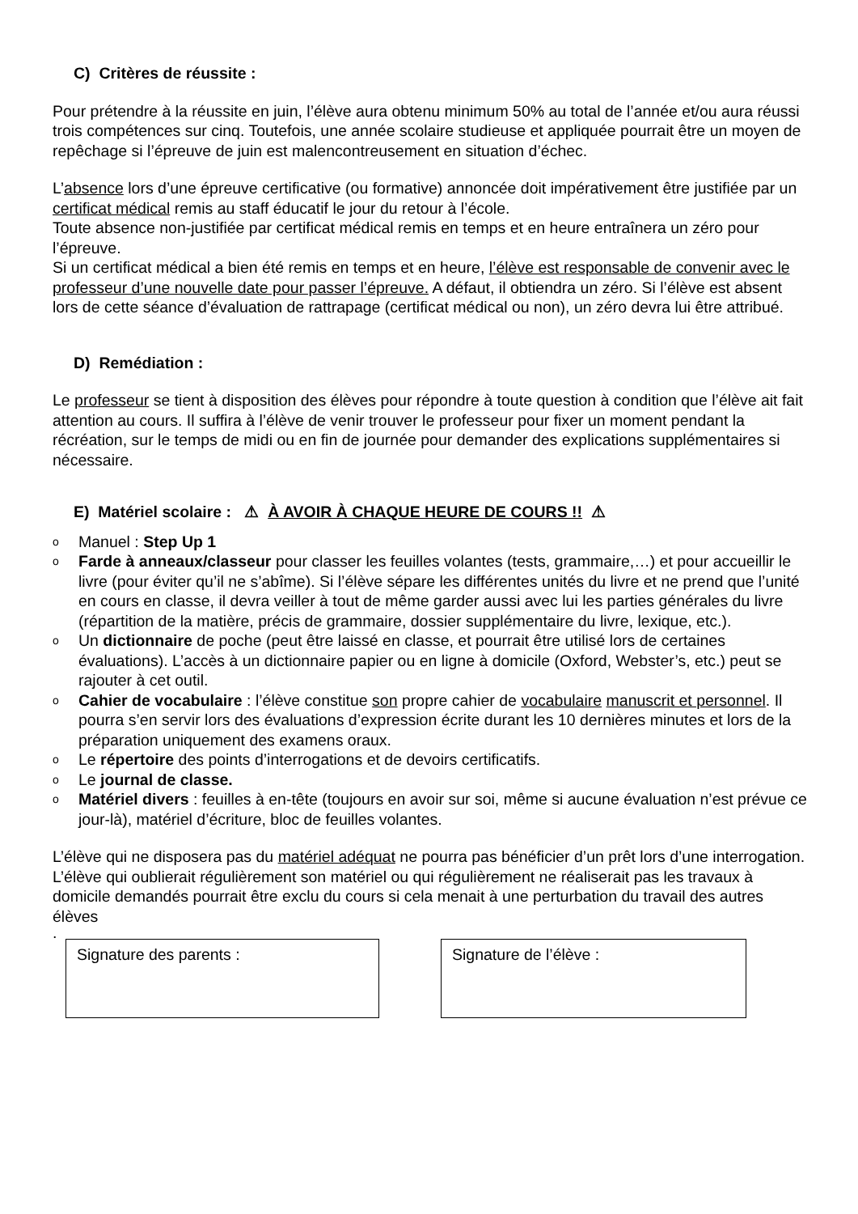C) Critères de réussite :
Pour prétendre à la réussite en juin, l’élève aura obtenu minimum 50% au total de l’année et/ou aura réussi trois compétences sur cinq. Toutefois, une année scolaire studieuse et appliquée pourrait être un moyen de repêchage si l’épreuve de juin est malencontreusement en situation d’échec.
L’absence lors d’une épreuve certificative (ou formative) annoncée doit impérativement être justifiée par un certificat médical remis au staff éducatif le jour du retour à l’école.
Toute absence non-justifiée par certificat médical remis en temps et en heure entraînera un zéro pour l’épreuve.
Si un certificat médical a bien été remis en temps et en heure, l’élève est responsable de convenir avec le professeur d’une nouvelle date pour passer l’épreuve. A défaut, il obtiendra un zéro. Si l’élève est absent lors de cette séance d’évaluation de rattrapage (certificat médical ou non), un zéro devra lui être attribué.
D) Remédiation :
Le professeur se tient à disposition des élèves pour répondre à toute question à condition que l’élève ait fait attention au cours. Il suffira à l’élève de venir trouver le professeur pour fixer un moment pendant la récréation, sur le temps de midi ou en fin de journée pour demander des explications supplémentaires si nécessaire.
E) Matériel scolaire : ⚠ À AVOIR À CHAQUE HEURE DE COURS !! ⚠
o Manuel : Step Up 1
o Farde à anneaux/classeur pour classer les feuilles volantes (tests, grammaire,…) et pour accueillir le livre (pour éviter qu’il ne s’abîme). Si l’élève sépare les différentes unités du livre et ne prend que l’unité en cours en classe, il devra veiller à tout de même garder aussi avec lui les parties générales du livre (répartition de la matière, précis de grammaire, dossier supplémentaire du livre, lexique, etc.).
o Un dictionnaire de poche (peut être laissé en classe, et pourrait être utilisé lors de certaines évaluations). L’accès à un dictionnaire papier ou en ligne à domicile (Oxford, Webster’s, etc.) peut se rajouter à cet outil.
o Cahier de vocabulaire : l’élève constitue son propre cahier de vocabulaire manuscrit et personnel. Il pourra s’en servir lors des évaluations d’expression écrite durant les 10 dernières minutes et lors de la préparation uniquement des examens oraux.
o Le répertoire des points d’interrogations et de devoirs certificatifs.
o Le journal de classe.
o Matériel divers : feuilles à en-tête (toujours en avoir sur soi, même si aucune évaluation n’est prévue ce jour-là), matériel d’écriture, bloc de feuilles volantes.
L’élève qui ne disposera pas du matériel adéquat ne pourra pas bénéficier d’un prêt lors d’une interrogation. L’élève qui oublierait régulièrement son matériel ou qui régulièrement ne réaliserait pas les travaux à domicile demandés pourrait être exclu du cours si cela menait à une perturbation du travail des autres élèves
.
Signature des parents : Signature de l’élève :